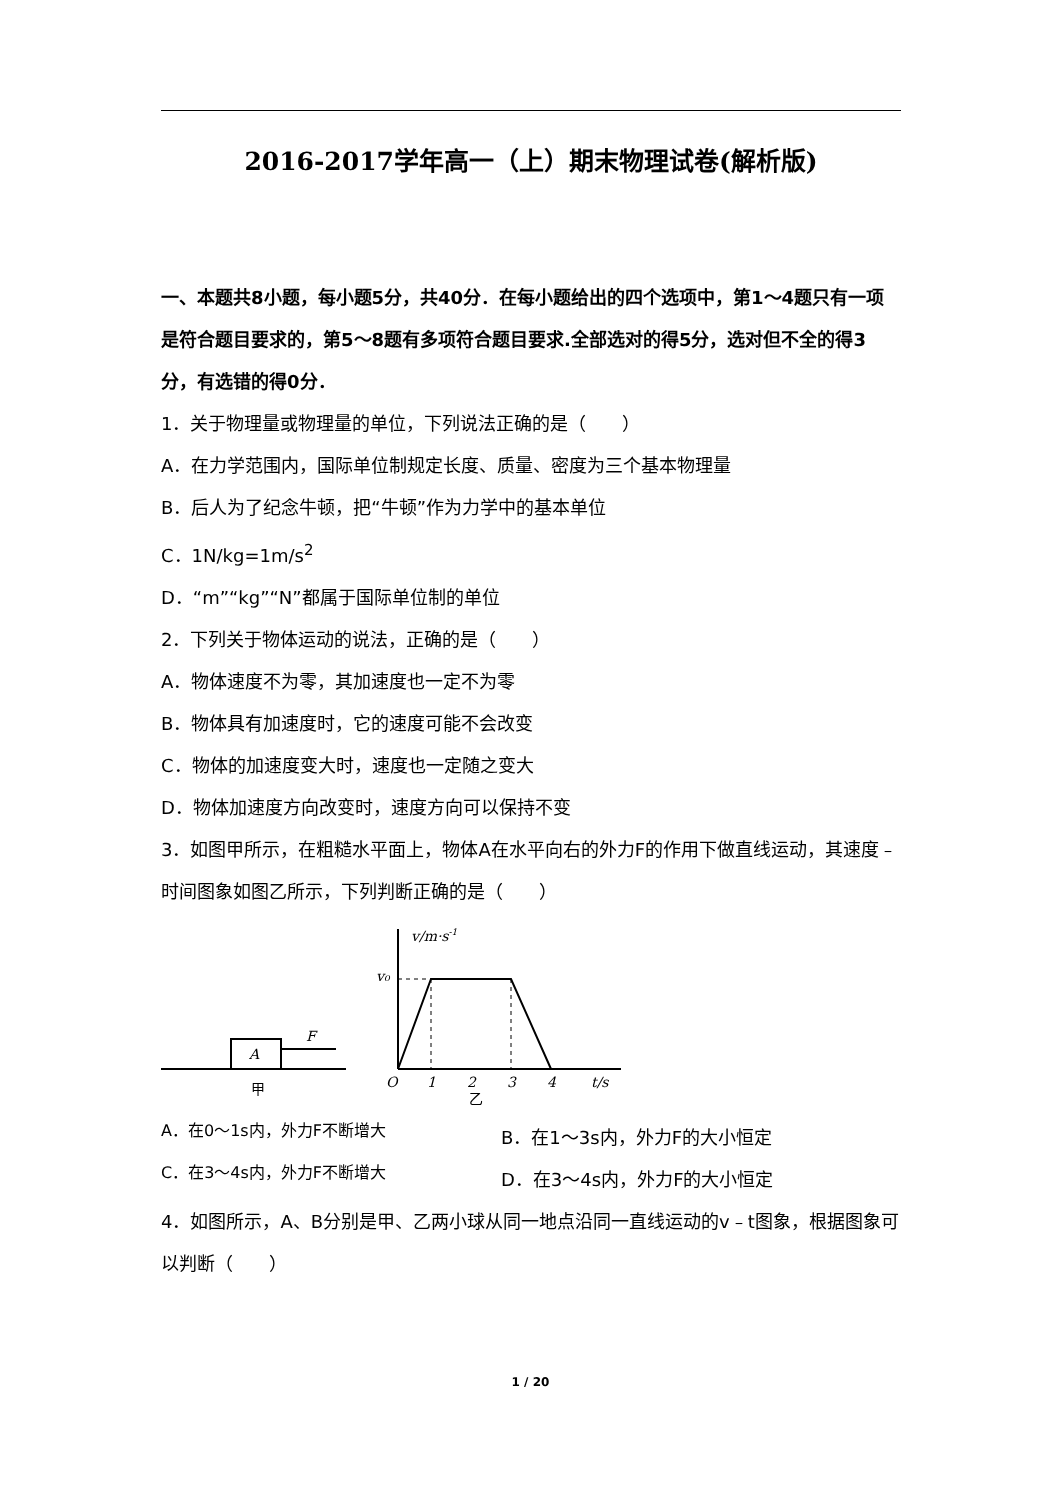2016-2017学年高一（上）期末物理试卷(解析版)
一、本题共8小题，每小题5分，共40分．在每小题给出的四个选项中，第1～4题只有一项是符合题目要求的，第5～8题有多项符合题目要求.全部选对的得5分，选对但不全的得3分，有选错的得0分．
1．关于物理量或物理量的单位，下列说法正确的是（　　）
A．在力学范围内，国际单位制规定长度、质量、密度为三个基本物理量
B．后人为了纪念牛顿，把“牛顿”作为力学中的基本单位
C．1N/kg=1m/s<sup>2</sup>
D．“m”“kg”“N”都属于国际单位制的单位
2．下列关于物体运动的说法，正确的是（　　）
A．物体速度不为零，其加速度也一定不为零
B．物体具有加速度时，它的速度可能不会改变
C．物体的加速度变大时，速度也一定随之变大
D．物体加速度方向改变时，速度方向可以保持不变
3．如图甲所示，在粗糙水平面上，物体A在水平向右的外力F的作用下做直线运动，其速度﹣时间图象如图乙所示，下列判断正确的是（　　）
A
F
甲
v/m·s-1
v₀
O
1
2
3
4
t/s
乙
A．在0～1s内，外力F不断增大
B．在1～3s内，外力F的大小恒定
C．在3～4s内，外力F不断增大
D．在3～4s内，外力F的大小恒定
4．如图所示，A、B分别是甲、乙两小球从同一地点沿同一直线运动的v﹣t图象，根据图象可以判断（　　）
1 / 20